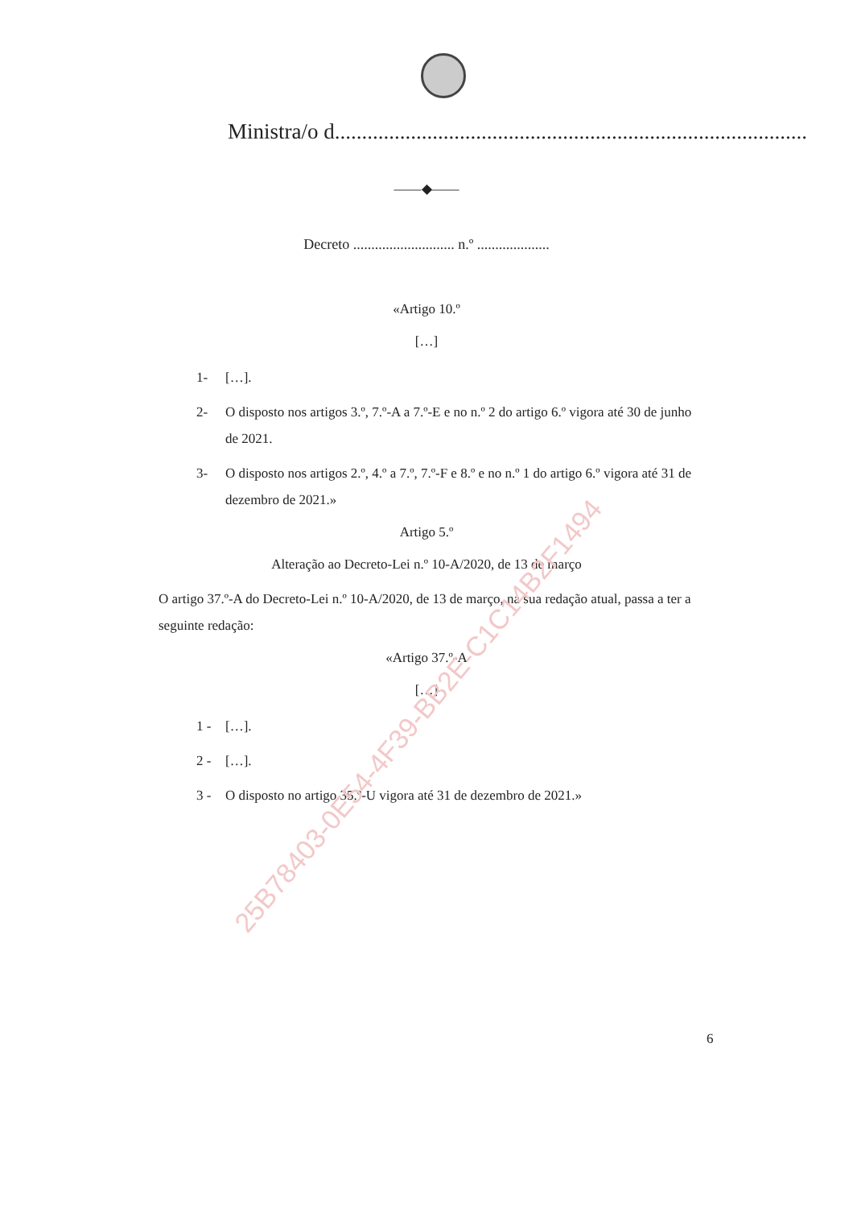Ministra/o d.......................................................................................
——◆——
Decreto ............................ n.º ....................
«Artigo 10.º
[…]
1- […].
2- O disposto nos artigos 3.º, 7.º-A a 7.º-E e no n.º 2 do artigo 6.º vigora até 30 de junho de 2021.
3- O disposto nos artigos 2.º, 4.º a 7.º, 7.º-F e 8.º e no n.º 1 do artigo 6.º vigora até 31 de dezembro de 2021.»
Artigo 5.º
Alteração ao Decreto-Lei n.º 10-A/2020, de 13 de março
O artigo 37.º-A do Decreto-Lei n.º 10-A/2020, de 13 de março, na sua redação atual, passa a ter a seguinte redação:
«Artigo 37.º-A
[…]
1 - […].
2 - […].
3 - O disposto no artigo 35.º-U vigora até 31 de dezembro de 2021.»
6
25B78403-0E54-4F39-BB2E-C1C14B2F1494